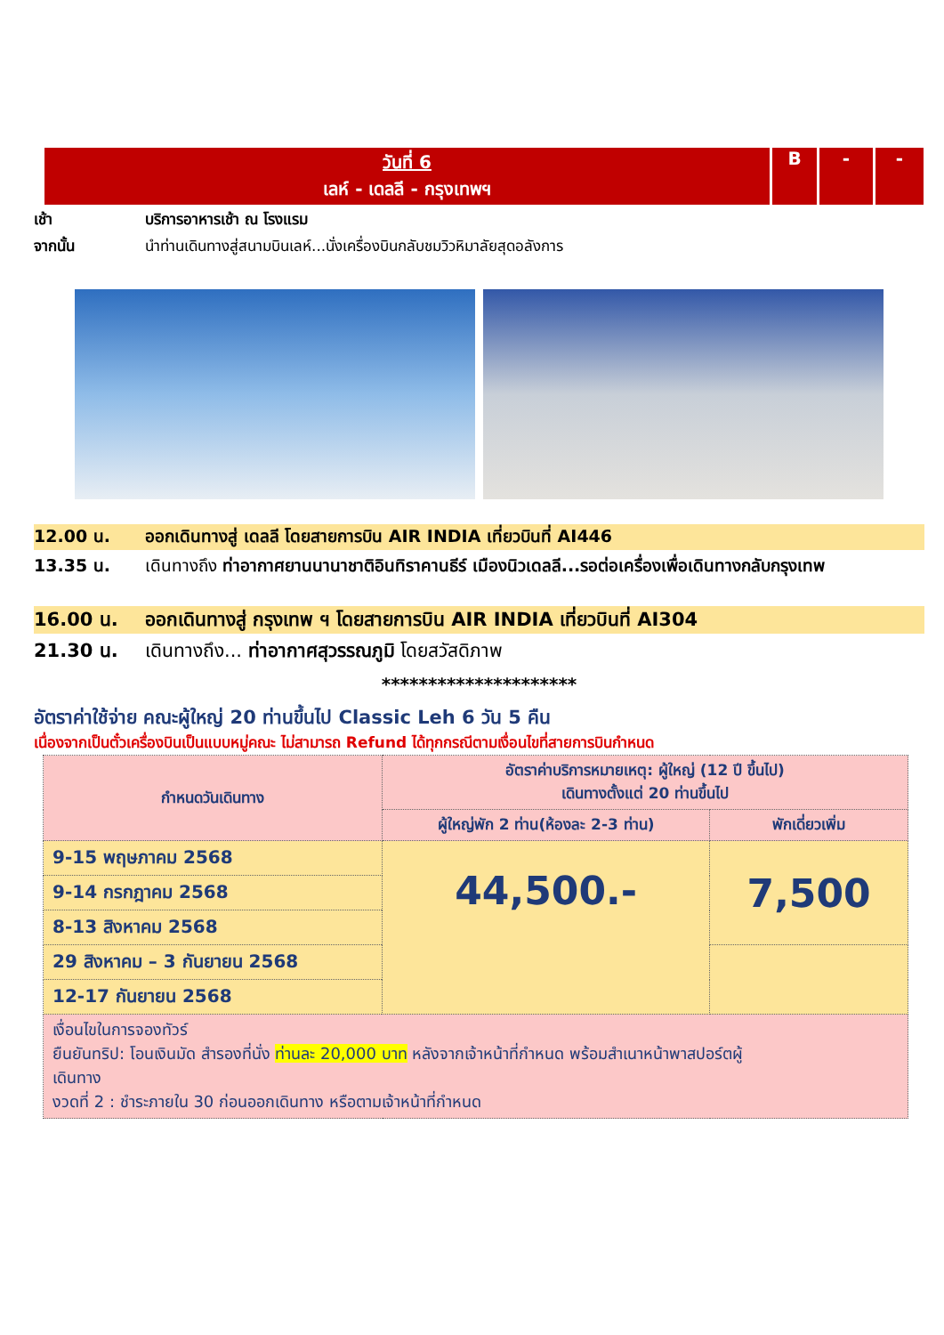วันที่ 6
เลห์ - เดลลี - กรุงเทพฯ
B - -
เช้า บริการอาหารเช้า ณ โรงแรม
จากนั้น นำท่านเดินทางสู่สนามบินเลห์...นั่งเครื่องบินกลับชมวิวหิมาลัยสุดอลังการ
12.00 น. ออกเดินทางสู่ เดลลี โดยสายการบิน AIR INDIA เที่ยวบินที่ AI446
13.35 น. เดินทางถึง ท่าอากาศยานนานาชาติอินทิราคานธีร์ เมืองนิวเดลลี...รอต่อเครื่องเพื่อเดินทางกลับกรุงเทพ
16.00 น. ออกเดินทางสู่ กรุงเทพ ฯ โดยสายการบิน AIR INDIA เที่ยวบินที่ AI304
21.30 น. เดินทางถึง... ท่าอากาศสุวรรณภูมิ โดยสวัสดิภาพ
*********************
อัตราค่าใช้จ่าย คณะผู้ใหญ่ 20 ท่านขึ้นไป Classic Leh 6 วัน 5 คืน
เนื่องจากเป็นตั๋วเครื่องบินเป็นแบบหมู่คณะ ไม่สามารถ Refund ได้ทุกกรณีตามเงื่อนไขที่สายการบินกำหนด
| กำหนดวันเดินทาง | อัตราค่าบริการหมายเหตุ: ผู้ใหญ่ (12 ปี ขึ้นไป) เดินทางตั้งแต่ 20 ท่านขึ้นไป | |
| | ผู้ใหญ่พัก 2 ท่าน(ห้องละ 2-3 ท่าน) | พักเดี่ยวเพิ่ม |
| 9-15 พฤษภาคม 2568 | 44,500.- | 7,500 |
| 9-14 กรกฎาคม 2568 | | |
| 8-13 สิงหาคม 2568 | | |
| 29 สิงหาคม – 3 กันยายน 2568 | | |
| 12-17 กันยายน 2568 | | |
| เงื่อนไขในการจองทัวร์ ยืนยันทริป: โอนเงินมัด สำรองที่นั่ง ท่านละ 20,000 บาท หลังจากเจ้าหน้าที่กำหนด พร้อมสำเนาหน้าพาสปอร์ตผู้ เดินทาง งวดที่ 2 : ชำระภายใน 30 ก่อนออกเดินทาง หรือตามเจ้าหน้าที่กำหนด | | |